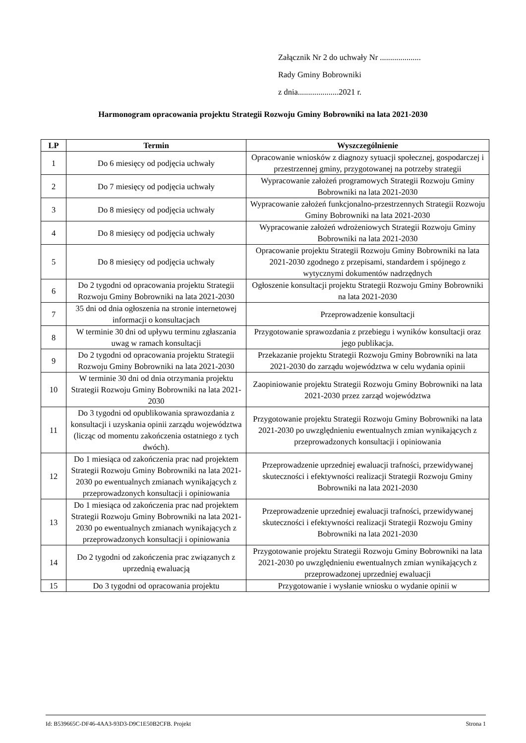Załącznik Nr 2 do uchwały Nr ....................
Rady Gminy Bobrowniki
z dnia....................2021 r.
Harmonogram opracowania projektu Strategii Rozwoju Gminy Bobrowniki na lata 2021-2030
| LP | Termin | Wyszczególnienie |
| --- | --- | --- |
| 1 | Do 6 miesięcy od podjęcia uchwały | Opracowanie wniosków z diagnozy sytuacji społecznej, gospodarczej i przestrzennej gminy, przygotowanej na potrzeby strategii |
| 2 | Do 7 miesięcy od podjęcia uchwały | Wypracowanie założeń programowych Strategii Rozwoju Gminy Bobrowniki na lata 2021-2030 |
| 3 | Do 8 miesięcy od podjęcia uchwały | Wypracowanie założeń funkcjonalno-przestrzennych Strategii Rozwoju Gminy Bobrowniki na lata 2021-2030 |
| 4 | Do 8 miesięcy od podjęcia uchwały | Wypracowanie założeń wdrożeniowych Strategii Rozwoju Gminy Bobrowniki na lata 2021-2030 |
| 5 | Do 8 miesięcy od podjęcia uchwały | Opracowanie projektu Strategii Rozwoju Gminy Bobrowniki na lata 2021-2030 zgodnego z przepisami, standardem i spójnego z wytycznymi dokumentów nadrzędnych |
| 6 | Do 2 tygodni od opracowania projektu Strategii Rozwoju Gminy Bobrowniki na lata 2021-2030 | Ogłoszenie konsultacji projektu Strategii Rozwoju Gminy Bobrowniki na lata 2021-2030 |
| 7 | 35 dni od dnia ogłoszenia na stronie internetowej informacji o konsultacjach | Przeprowadzenie konsultacji |
| 8 | W terminie 30 dni od upływu terminu zgłaszania uwag w ramach konsultacji | Przygotowanie sprawozdania z przebiegu i wyników konsultacji oraz jego publikacja. |
| 9 | Do 2 tygodni od opracowania projektu Strategii Rozwoju Gminy Bobrowniki na lata 2021-2030 | Przekazanie projektu Strategii Rozwoju Gminy Bobrowniki na lata 2021-2030 do zarządu województwa w celu wydania opinii |
| 10 | W terminie 30 dni od dnia otrzymania projektu Strategii Rozwoju Gminy Bobrowniki na lata 2021-2030 | Zaopiniowanie projektu Strategii Rozwoju Gminy Bobrowniki na lata 2021-2030 przez zarząd województwa |
| 11 | Do 3 tygodni od opublikowania sprawozdania z konsultacji i uzyskania opinii zarządu województwa (licząc od momentu zakończenia ostatniego z tych dwóch). | Przygotowanie projektu Strategii Rozwoju Gminy Bobrowniki na lata 2021-2030 po uwzględnieniu ewentualnych zmian wynikających z przeprowadzonych konsultacji i opiniowania |
| 12 | Do 1 miesiąca od zakończenia prac nad projektem Strategii Rozwoju Gminy Bobrowniki na lata 2021-2030 po ewentualnych zmianach wynikających z przeprowadzonych konsultacji i opiniowania | Przeprowadzenie uprzedniej ewaluacji trafności, przewidywanej skuteczności i efektywności realizacji Strategii Rozwoju Gminy Bobrowniki na lata 2021-2030 |
| 13 | Do 1 miesiąca od zakończenia prac nad projektem Strategii Rozwoju Gminy Bobrowniki na lata 2021-2030 po ewentualnych zmianach wynikających z przeprowadzonych konsultacji i opiniowania | Przeprowadzenie uprzedniej ewaluacji trafności, przewidywanej skuteczności i efektywności realizacji Strategii Rozwoju Gminy Bobrowniki na lata 2021-2030 |
| 14 | Do 2 tygodni od zakończenia prac związanych z uprzednią ewaluacją | Przygotowanie projektu Strategii Rozwoju Gminy Bobrowniki na lata 2021-2030 po uwzględnieniu ewentualnych zmian wynikających z przeprowadzonej uprzedniej ewaluacji |
| 15 | Do 3 tygodni od opracowania projektu | Przygotowanie i wysłanie wniosku o wydanie opinii w |
Id: B539665C-DF46-4AA3-93D3-D9C1E50B2CFB. Projekt Strona 1